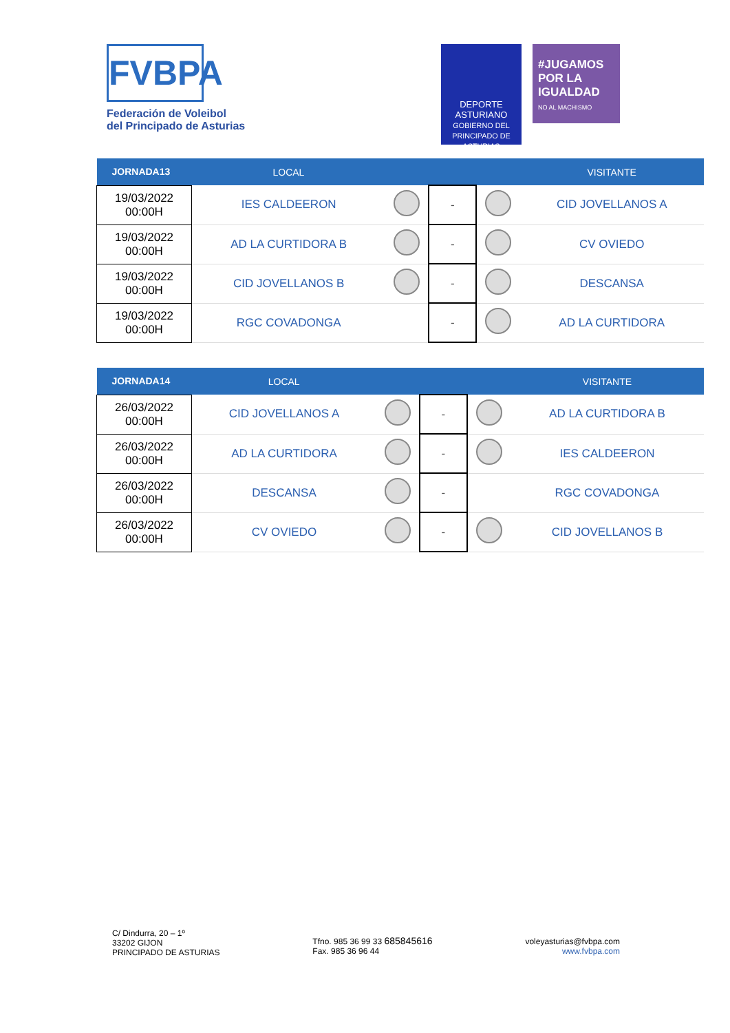FVBPA
Federación de Voleibol
del Principado de Asturias
DEPORTE
ASTURIANO
GOBIERNO DEL PRINCIPADO DE ASTURIAS
#JUGAMOS POR LA IGUALDAD
NO AL MACHISMO
| JORNADA13 | LOCAL | | | | VISITANTE |
| --- | --- | --- | --- | --- | --- |
| 19/03/2022 00:00H | IES CALDEERON | | - | | CID JOVELLANOS A |
| 19/03/2022 00:00H | AD LA CURTIDORA B | | - | | CV OVIEDO |
| 19/03/2022 00:00H | CID JOVELLANOS B | | - | | DESCANSA |
| 19/03/2022 00:00H | RGC COVADONGA | | - | | AD LA CURTIDORA |
| JORNADA14 | LOCAL | | | | VISITANTE |
| --- | --- | --- | --- | --- | --- |
| 26/03/2022 00:00H | CID JOVELLANOS A | | - | | AD LA CURTIDORA B |
| 26/03/2022 00:00H | AD LA CURTIDORA | | - | | IES CALDEERON |
| 26/03/2022 00:00H | DESCANSA | | - | | RGC COVADONGA |
| 26/03/2022 00:00H | CV OVIEDO | | - | | CID JOVELLANOS B |
C/ Dindurra, 20 – 1º
33202 GIJON
PRINCIPADO DE ASTURIAS
Tfno. 985 36 99 33 685845616
Fax. 985 36 96 44
voleyasturias@fvbpa.com
www.fvbpa.com